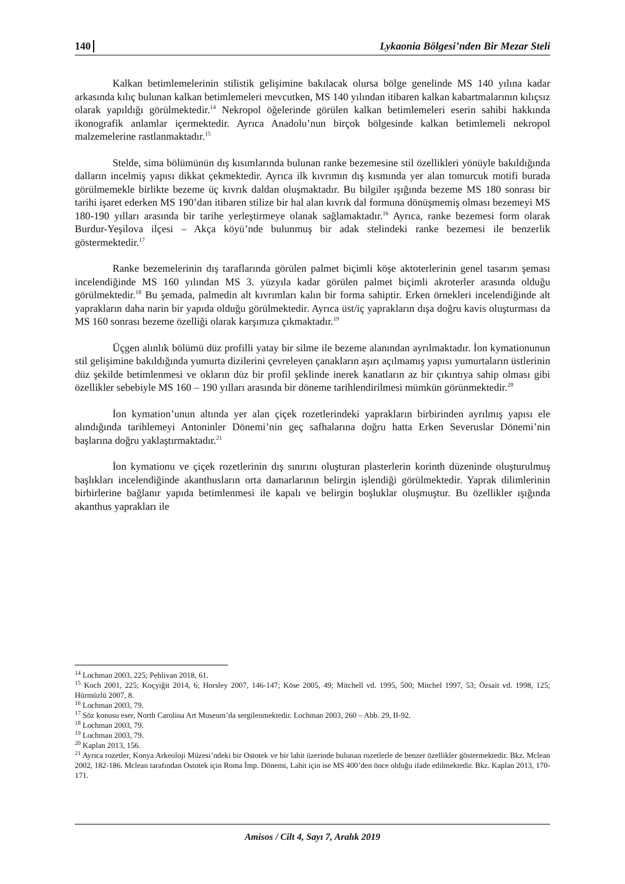140 Lykaonia Bölgesi’nden Bir Mezar Steli
Kalkan betimlemelerinin stilistik gelişimine bakılacak olursa bölge genelinde MS 140 yılına kadar arkasında kılıç bulunan kalkan betimlemeleri mevcutken, MS 140 yılından itibaren kalkan kabartmalarının kılıçsız olarak yapıldığı görülmektedir.<sup>14</sup> Nekropol öğelerinde görülen kalkan betimlemeleri eserin sahibi hakkında ikonografik anlamlar içermektedir. Ayrıca Anadolu’nun birçok bölgesinde kalkan betimlemeli nekropol malzemelerine rastlanmaktadır.<sup>15</sup>
Stelde, sima bölümünün dış kısımlarında bulunan ranke bezemesine stil özellikleri yönüyle bakıldığında dalların incelmiş yapısı dikkat çekmektedir. Ayrıca ilk kıvrımın dış kısmında yer alan tomurcuk motifi burada görülmemekle birlikte bezeme üç kıvrık daldan oluşmaktadır. Bu bilgiler ışığında bezeme MS 180 sonrası bir tarihi işaret ederken MS 190’dan itibaren stilize bir hal alan kıvrık dal formuna dönüşmemiş olması bezemeyi MS 180-190 yılları arasında bir tarihe yerleştirmeye olanak sağlamaktadır.<sup>16</sup> Ayrıca, ranke bezemesi form olarak Burdur-Yeşilova ilçesi – Akça köyü’nde bulunmuş bir adak stelindeki ranke bezemesi ile benzerlik göstermektedir.<sup>17</sup>
Ranke bezemelerinin dış taraflarında görülen palmet biçimli köşe aktoterlerinin genel tasarım şeması incelendiğinde MS 160 yılından MS 3. yüzyıla kadar görülen palmet biçimli akroterler arasında olduğu görülmektedir.<sup>18</sup> Bu şemada, palmedin alt kıvrımları kalın bir forma sahiptir. Erken örnekleri incelendiğinde alt yaprakların daha narin bir yapıda olduğu görülmektedir. Ayrıca üst/iç yaprakların dışa doğru kavis oluşturması da MS 160 sonrası bezeme özelliği olarak karşımıza çıkmaktadır.<sup>19</sup>
Üçgen alınlık bölümü düz profilli yatay bir silme ile bezeme alanından ayrılmaktadır. İon kymationunun stil gelişimine bakıldığında yumurta dizilerini çevreleyen çanakların aşırı açılmamış yapısı yumurtaların üstlerinin düz şekilde betimlenmesi ve okların düz bir profil şeklinde inerek kanatların az bir çıkıntıya sahip olması gibi özellikler sebebiyle MS 160 – 190 yılları arasında bir döneme tarihlendirilmesi mümkün görünmektedir.<sup>20</sup>
İon kymation’unun altında yer alan çiçek rozetlerindeki yaprakların birbirinden ayrılmış yapısı ele alındığında tarihlemeyi Antoninler Dönemi’nin geç safhalarına doğru hatta Erken Severuslar Dönemi’nin başlarına doğru yaklaştırmaktadır.<sup>21</sup>
İon kymationu ve çiçek rozetlerinin dış sınırını oluşturan plasterlerin korinth düzeninde oluşturulmuş başlıkları incelendiğinde akanthusların orta damarlarının belirgin işlendiği görülmektedir. Yaprak dilimlerinin birbirlerine bağlanır yapıda betimlenmesi ile kapalı ve belirgin boşluklar oluşmuştur. Bu özellikler ışığında akanthus yaprakları ile
<sup>14</sup> Lochman 2003, 225; Pehlivan 2018, 61.
<sup>15</sup> Koch 2001, 225; Koçyiğit 2014, 6; Horsley 2007, 146-147; Köse 2005, 49; Mitchell vd. 1995, 500; Mitchel 1997, 53; Özsait vd. 1998, 125; Hürmüzlü 2007, 8.
<sup>16</sup> Lochman 2003, 79.
<sup>17</sup> Söz konusu eser, North Carolina Art Museum’da sergilenmektedir. Lochman 2003, 260 – Abb. 29, II-92.
<sup>18</sup> Lochman 2003, 79.
<sup>19</sup> Lochman 2003, 79.
<sup>20</sup> Kaplan 2013, 156.
<sup>21</sup> Ayrıca rozetler, Konya Arkeoloji Müzesi’ndeki bir Ostotek ve bir lahit üzerinde bulunan rozetlerle de benzer özellikler göstermektedir. Bkz. Mclean 2002, 182-186. Mclean tarafından Ostotek için Roma İmp. Dönemi, Lahit için ise MS 400’den önce olduğu ifade edilmektedir. Bkz. Kaplan 2013, 170-171.
Amisos / Cilt 4, Sayı 7, Aralık 2019